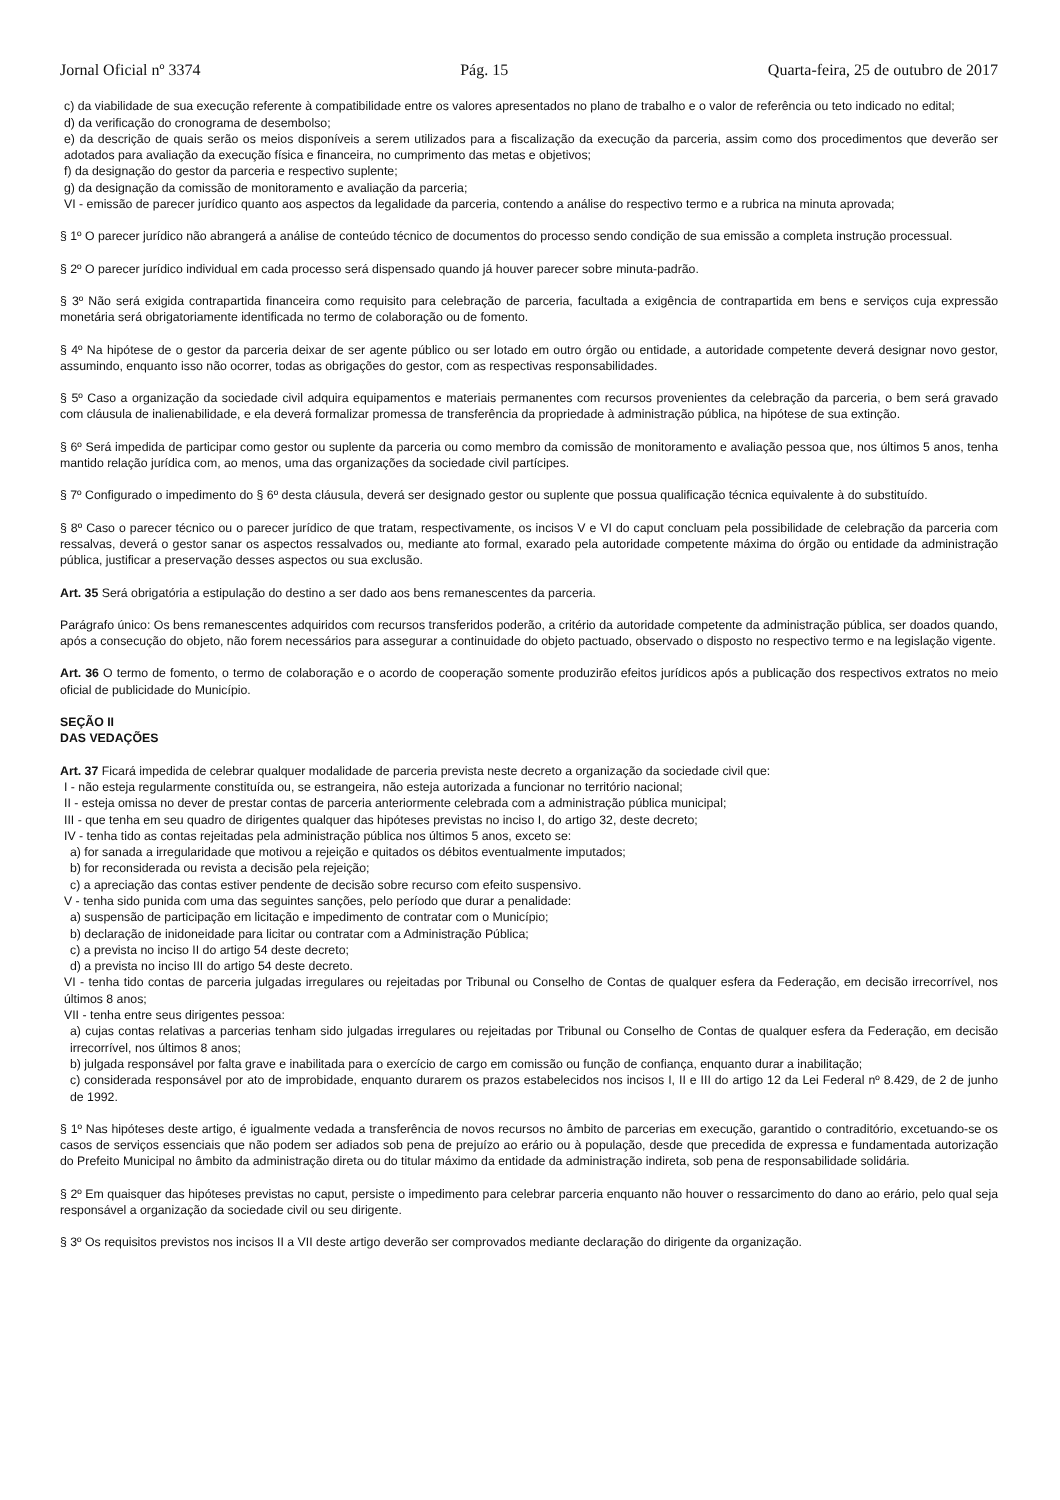Jornal Oficial nº 3374 Pág. 15 Quarta-feira, 25 de outubro de 2017
c) da viabilidade de sua execução referente à compatibilidade entre os valores apresentados no plano de trabalho e o valor de referência ou teto indicado no edital;
d) da verificação do cronograma de desembolso;
e) da descrição de quais serão os meios disponíveis a serem utilizados para a fiscalização da execução da parceria, assim como dos procedimentos que deverão ser adotados para avaliação da execução física e financeira, no cumprimento das metas e objetivos;
f) da designação do gestor da parceria e respectivo suplente;
g) da designação da comissão de monitoramento e avaliação da parceria;
VI - emissão de parecer jurídico quanto aos aspectos da legalidade da parceria, contendo a análise do respectivo termo e a rubrica na minuta aprovada;
§ 1º O parecer jurídico não abrangerá a análise de conteúdo técnico de documentos do processo sendo condição de sua emissão a completa instrução processual.
§ 2º O parecer jurídico individual em cada processo será dispensado quando já houver parecer sobre minuta-padrão.
§ 3º Não será exigida contrapartida financeira como requisito para celebração de parceria, facultada a exigência de contrapartida em bens e serviços cuja expressão monetária será obrigatoriamente identificada no termo de colaboração ou de fomento.
§ 4º Na hipótese de o gestor da parceria deixar de ser agente público ou ser lotado em outro órgão ou entidade, a autoridade competente deverá designar novo gestor, assumindo, enquanto isso não ocorrer, todas as obrigações do gestor, com as respectivas responsabilidades.
§ 5º Caso a organização da sociedade civil adquira equipamentos e materiais permanentes com recursos provenientes da celebração da parceria, o bem será gravado com cláusula de inalienabilidade, e ela deverá formalizar promessa de transferência da propriedade à administração pública, na hipótese de sua extinção.
§ 6º Será impedida de participar como gestor ou suplente da parceria ou como membro da comissão de monitoramento e avaliação pessoa que, nos últimos 5 anos, tenha mantido relação jurídica com, ao menos, uma das organizações da sociedade civil partícipes.
§ 7º Configurado o impedimento do § 6º desta cláusula, deverá ser designado gestor ou suplente que possua qualificação técnica equivalente à do substituído.
§ 8º Caso o parecer técnico ou o parecer jurídico de que tratam, respectivamente, os incisos V e VI do caput concluam pela possibilidade de celebração da parceria com ressalvas, deverá o gestor sanar os aspectos ressalvados ou, mediante ato formal, exarado pela autoridade competente máxima do órgão ou entidade da administração pública, justificar a preservação desses aspectos ou sua exclusão.
Art. 35 Será obrigatória a estipulação do destino a ser dado aos bens remanescentes da parceria.
Parágrafo único: Os bens remanescentes adquiridos com recursos transferidos poderão, a critério da autoridade competente da administração pública, ser doados quando, após a consecução do objeto, não forem necessários para assegurar a continuidade do objeto pactuado, observado o disposto no respectivo termo e na legislação vigente.
Art. 36 O termo de fomento, o termo de colaboração e o acordo de cooperação somente produzirão efeitos jurídicos após a publicação dos respectivos extratos no meio oficial de publicidade do Município.
SEÇÃO II
DAS VEDAÇÕES
Art. 37 Ficará impedida de celebrar qualquer modalidade de parceria prevista neste decreto a organização da sociedade civil que:
I - não esteja regularmente constituída ou, se estrangeira, não esteja autorizada a funcionar no território nacional;
II - esteja omissa no dever de prestar contas de parceria anteriormente celebrada com a administração pública municipal;
III - que tenha em seu quadro de dirigentes qualquer das hipóteses previstas no inciso I, do artigo 32, deste decreto;
IV - tenha tido as contas rejeitadas pela administração pública nos últimos 5 anos, exceto se:
a) for sanada a irregularidade que motivou a rejeição e quitados os débitos eventualmente imputados;
b) for reconsiderada ou revista a decisão pela rejeição;
c) a apreciação das contas estiver pendente de decisão sobre recurso com efeito suspensivo.
V - tenha sido punida com uma das seguintes sanções, pelo período que durar a penalidade:
a) suspensão de participação em licitação e impedimento de contratar com o Município;
b) declaração de inidoneidade para licitar ou contratar com a Administração Pública;
c) a prevista no inciso II do artigo 54 deste decreto;
d) a prevista no inciso III do artigo 54 deste decreto.
VI - tenha tido contas de parceria julgadas irregulares ou rejeitadas por Tribunal ou Conselho de Contas de qualquer esfera da Federação, em decisão irrecorrível, nos últimos 8 anos;
VII - tenha entre seus dirigentes pessoa:
a) cujas contas relativas a parcerias tenham sido julgadas irregulares ou rejeitadas por Tribunal ou Conselho de Contas de qualquer esfera da Federação, em decisão irrecorrível, nos últimos 8 anos;
b) julgada responsável por falta grave e inabilitada para o exercício de cargo em comissão ou função de confiança, enquanto durar a inabilitação;
c) considerada responsável por ato de improbidade, enquanto durarem os prazos estabelecidos nos incisos I, II e III do artigo 12 da Lei Federal nº 8.429, de 2 de junho de 1992.
§ 1º Nas hipóteses deste artigo, é igualmente vedada a transferência de novos recursos no âmbito de parcerias em execução, garantido o contraditório, excetuando-se os casos de serviços essenciais que não podem ser adiados sob pena de prejuízo ao erário ou à população, desde que precedida de expressa e fundamentada autorização do Prefeito Municipal no âmbito da administração direta ou do titular máximo da entidade da administração indireta, sob pena de responsabilidade solidária.
§ 2º Em quaisquer das hipóteses previstas no caput, persiste o impedimento para celebrar parceria enquanto não houver o ressarcimento do dano ao erário, pelo qual seja responsável a organização da sociedade civil ou seu dirigente.
§ 3º Os requisitos previstos nos incisos II a VII deste artigo deverão ser comprovados mediante declaração do dirigente da organização.